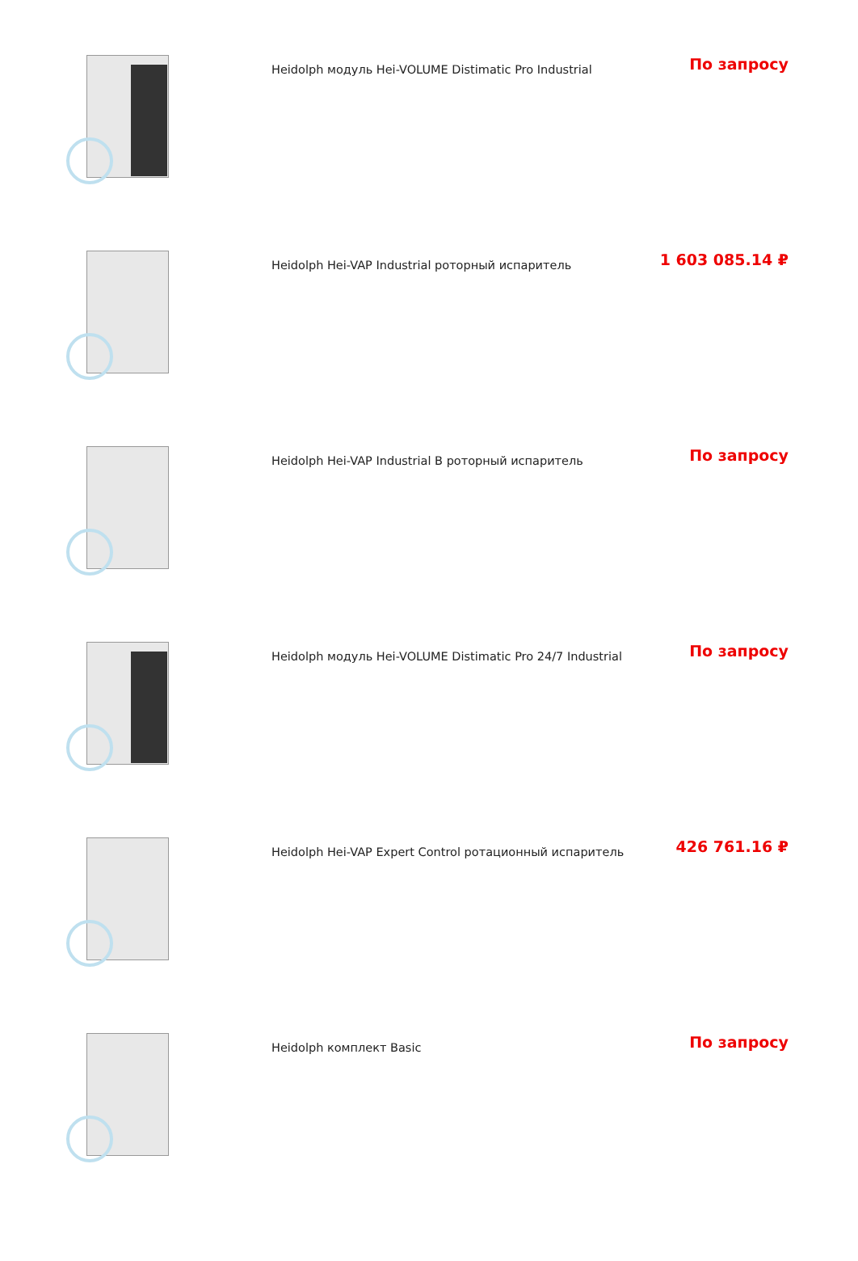| | Heidolph модуль Hei-VOLUME Distimatic Pro Industrial | По запросу |
| | Heidolph Hei-VAP Industrial роторный испаритель | 1 603 085.14 ₽ |
| | Heidolph Hei-VAP Industrial B роторный испаритель | По запросу |
| | Heidolph модуль Hei-VOLUME Distimatic Pro 24/7 Industrial | По запросу |
| | Heidolph Hei-VAP Expert Control ротационный испаритель | 426 761.16 ₽ |
| | Heidolph комплект Basic | По запросу |